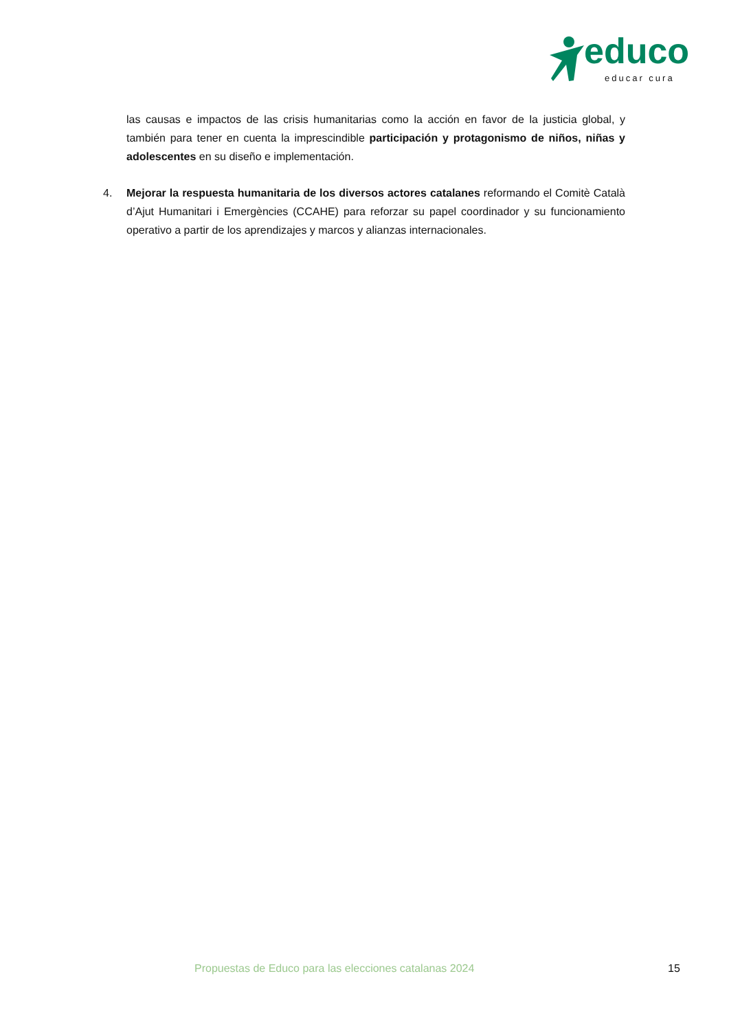educo
educar cura
las causas e impactos de las crisis humanitarias como la acción en favor de la justicia global, y también para tener en cuenta la imprescindible participación y protagonismo de niños, niñas y adolescentes en su diseño e implementación.
4. Mejorar la respuesta humanitaria de los diversos actores catalanes reformando el Comitè Català d’Ajut Humanitari i Emergències (CCAHE) para reforzar su papel coordinador y su funcionamiento operativo a partir de los aprendizajes y marcos y alianzas internacionales.
Propuestas de Educo para las elecciones catalanas 2024 15